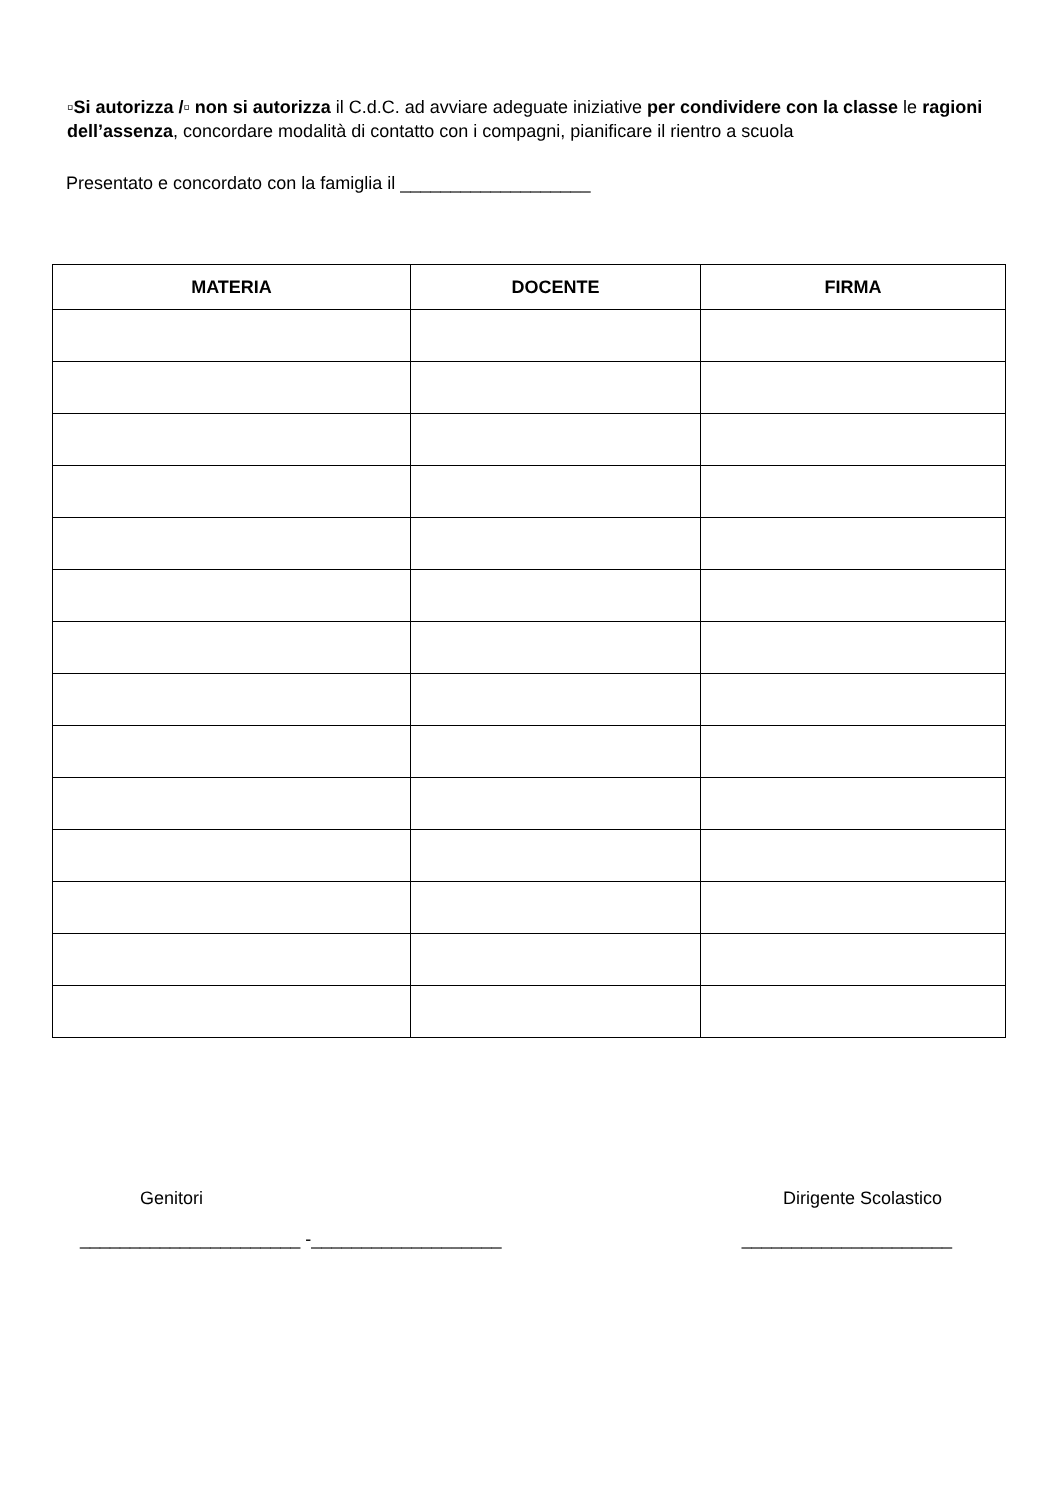▫Si autorizza /▫ non si autorizza il C.d.C. ad avviare adeguate iniziative per condividere con la classe le ragioni dell’assenza, concordare modalità di contatto con i compagni, pianificare il rientro a scuola
Presentato e concordato con la famiglia il ___________________
| MATERIA | DOCENTE | FIRMA |
| --- | --- | --- |
Genitori Dirigente Scolastico
______________________ -___________________ _____________________